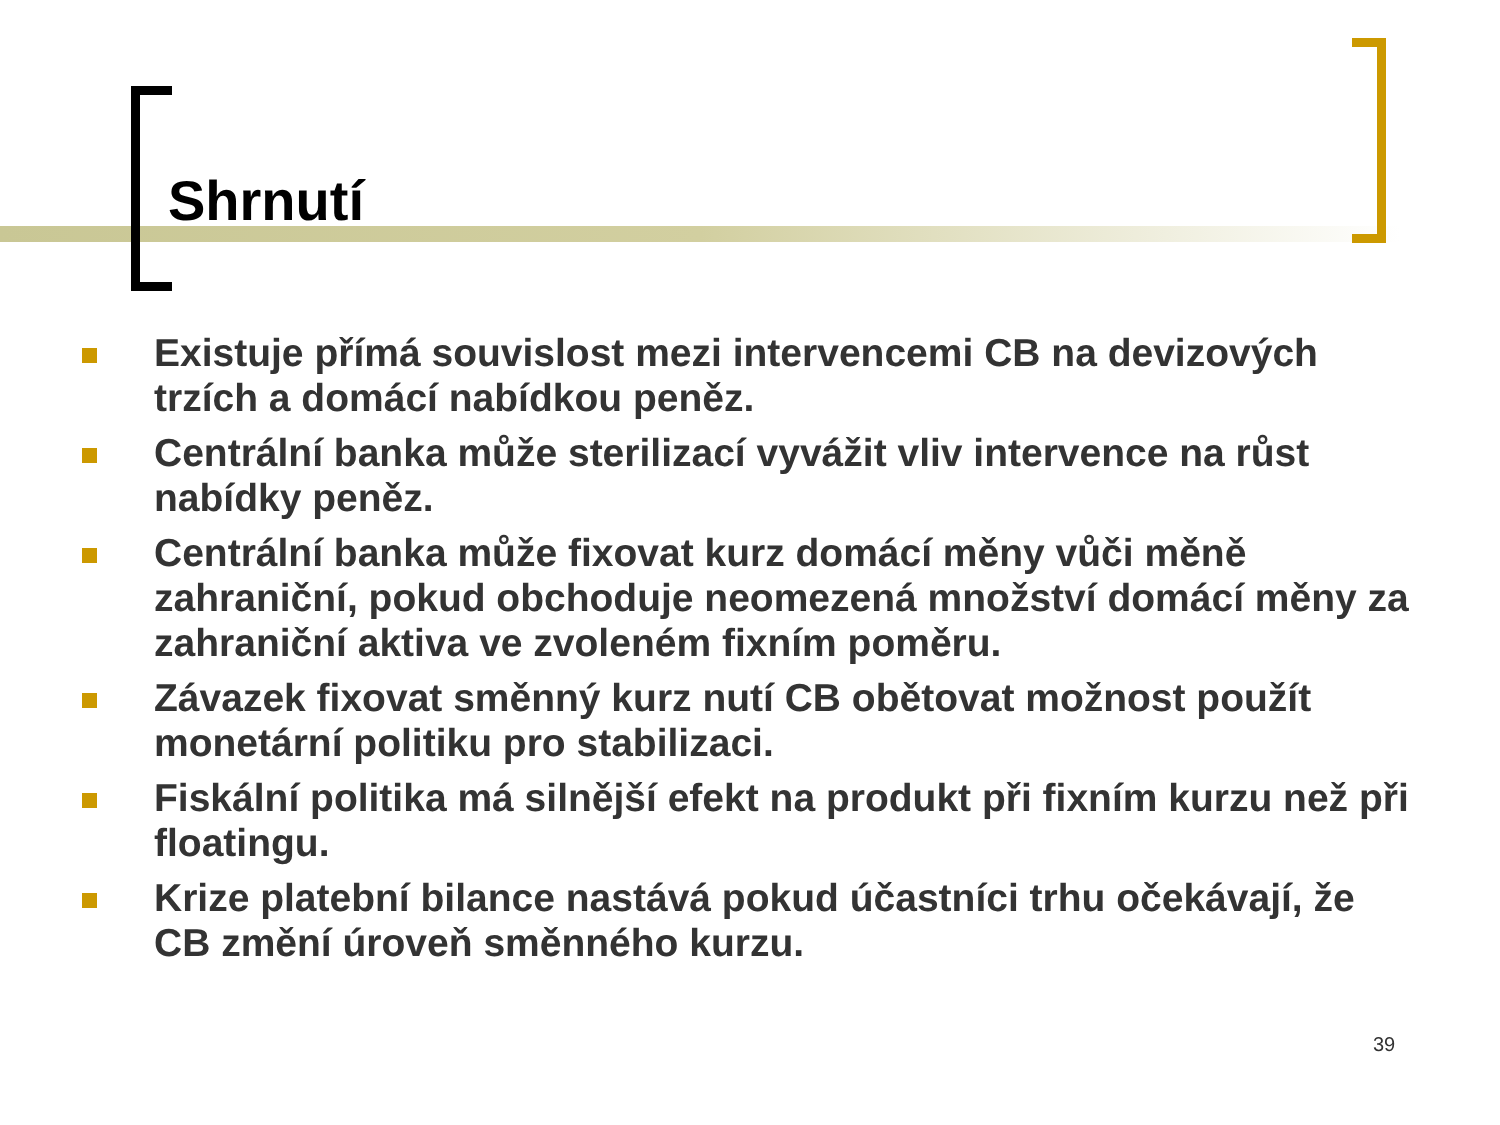Shrnutí
Existuje přímá souvislost mezi intervencemi CB na devizových trzích a domácí nabídkou peněz.
Centrální banka může sterilizací vyvážit vliv intervence na růst nabídky peněz.
Centrální banka může fixovat kurz domácí měny vůči měně zahraniční, pokud obchoduje neomezená množství domácí měny za zahraniční aktiva ve zvoleném fixním poměru.
Závazek fixovat směnný kurz nutí CB obětovat možnost použít monetární politiku pro stabilizaci.
Fiskální politika má silnější efekt na produkt při fixním kurzu než při floatingu.
Krize platební bilance nastává pokud účastníci trhu očekávají, že CB změní úroveň směnného kurzu.
39